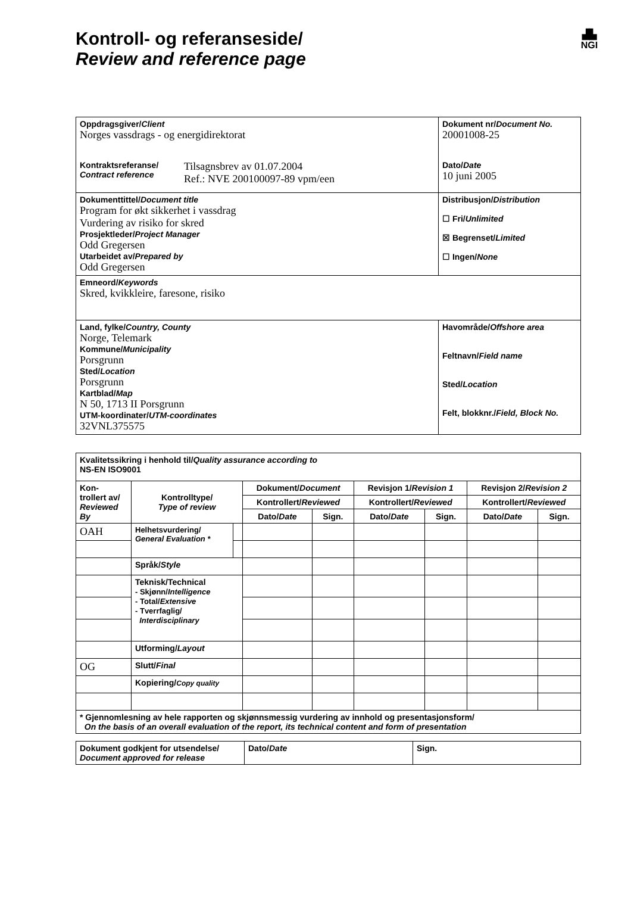▟▙
NGI
Kontroll- og referanseside/
Review and reference page
| Oppdragsgiver/ Client Norges vassdrags - og energidirektorat Kontraktsreferanse/ Contract reference Tilsagnsbrev av 01.07.2004 Ref.: NVE 200100097-89 vpm/een | Dokument nr/ Document No. 20001008-25 Dato/ Date 10 juni 2005 |
| Dokumenttittel/ Document title Program for økt sikkerhet i vassdrag Vurdering av risiko for skred Prosjektleder/ Project Manager Odd Gregersen Utarbeidet av/ Prepared by Odd Gregersen | Distribusjon/ Distribution ☐ Fri/ Unlimited ☒ Begrenset/ Limited ☐ Ingen/ None |
| Emneord/ Keywords Skred, kvikkleire, faresone, risiko | |
| Land, fylke/ Country, County Norge, Telemark Kommune/ Municipality Porsgrunn Sted/ Location Porsgrunn Kartblad/ Map N 50, 1713 II Porsgrunn UTM-koordinater/ UTM-coordinates 32VNL375575 | Havområde/ Offshore area Feltnavn/ Field name Sted/ Location Felt, blokknr./ Field, Block No. |
| Kvalitetssikring i henhold til/ Quality assurance according to NS-EN ISO9001 | | | | | | | | |
| Kon- trollert av/ Reviewed By | Kontrolltype/ Type of review | | Dokument/ Document | | Revisjon 1/ Revision 1 | | Revisjon 2/ Revision 2 | |
| | | | Kontrollert/ Reviewed | | Kontrollert/ Reviewed | | Kontrollert/ Reviewed | |
| | | | Dato/ Date | Sign. | Dato/ Date | Sign. | Dato/ Date | Sign. |
| OAH | Helhetsvurdering/ General Evaluation * | | | | | | | |
| | Språk/ Style | | | | | | | |
| | Teknisk/Technical - Skjønn/ Intelligence - Total/ Extensive - Tverrfaglig/ Interdisciplinary | | | | | | | |
| | Utforming/ Layout | | | | | | | |
| OG | Slutt/ Final | | | | | | | |
| | Kopiering/ Copy quality | | | | | | | |
| * Gjennomlesning av hele rapporten og skjønnsmessig vurdering av innhold og presentasjonsform/ On the basis of an overall evaluation of the report, its technical content and form of presentation | | | | | | | | |
| Dokument godkjent for utsendelse/ Document approved for release | Dato/ Date | Sign. |